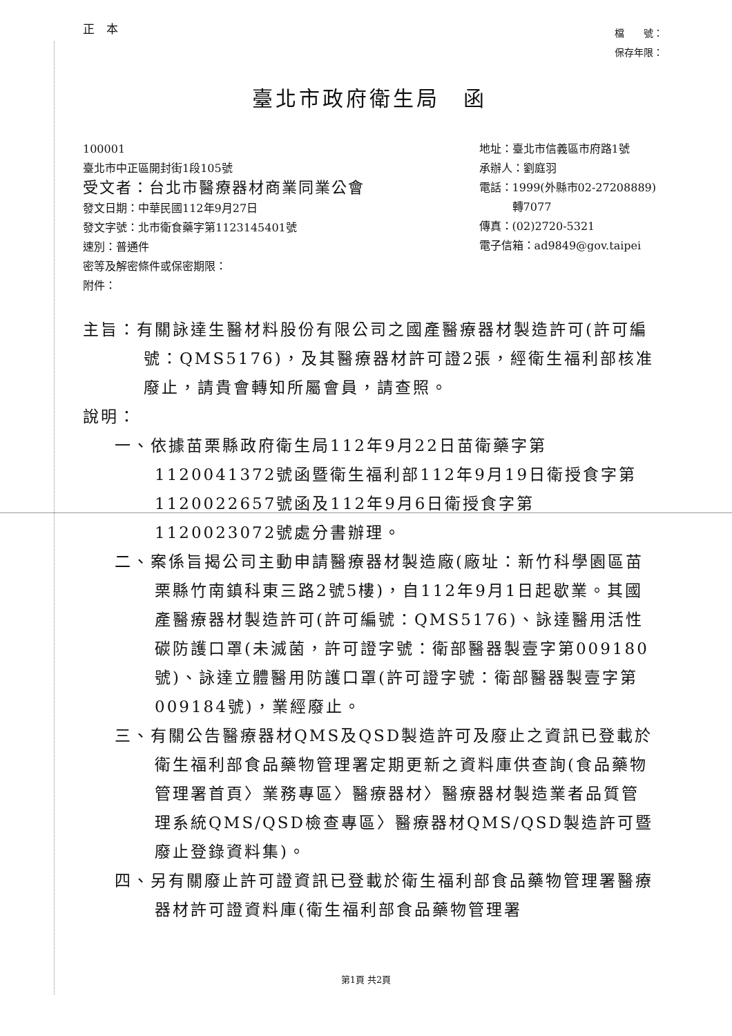正　本
檔　　號：
保存年限：
臺北市政府衛生局　函
100001
臺北市中正區開封街1段105號
受文者：台北市醫療器材商業同業公會
發文日期：中華民國112年9月27日
發文字號：北市衛食藥字第1123145401號
速別：普通件
密等及解密條件或保密期限：
附件：
地址：臺北市信義區市府路1號
承辦人：劉庭羽
電話：1999(外縣市02-27208889)
　　　轉7077
傳真：(02)2720-5321
電子信箱：ad9849@gov.taipei
主旨：有關詠達生醫材料股份有限公司之國產醫療器材製造許可(許可編號：QMS5176)，及其醫療器材許可證2張，經衛生福利部核准廢止，請貴會轉知所屬會員，請查照。
說明：
一、依據苗栗縣政府衛生局112年9月22日苗衛藥字第1120041372號函暨衛生福利部112年9月19日衛授食字第1120022657號函及112年9月6日衛授食字第1120023072號處分書辦理。
二、案係旨揭公司主動申請醫療器材製造廠(廠址：新竹科學園區苗栗縣竹南鎮科東三路2號5樓)，自112年9月1日起歇業。其國產醫療器材製造許可(許可編號：QMS5176)、詠達醫用活性碳防護口罩(未滅菌，許可證字號：衛部醫器製壹字第009180號)、詠達立體醫用防護口罩(許可證字號：衛部醫器製壹字第009184號)，業經廢止。
三、有關公告醫療器材QMS及QSD製造許可及廢止之資訊已登載於衛生福利部食品藥物管理署定期更新之資料庫供查詢(食品藥物管理署首頁〉業務專區〉醫療器材〉醫療器材製造業者品質管理系統QMS/QSD檢查專區〉醫療器材QMS/QSD製造許可暨廢止登錄資料集)。
四、另有關廢止許可證資訊已登載於衛生福利部食品藥物管理署醫療器材許可證資料庫(衛生福利部食品藥物管理署
第1頁 共2頁